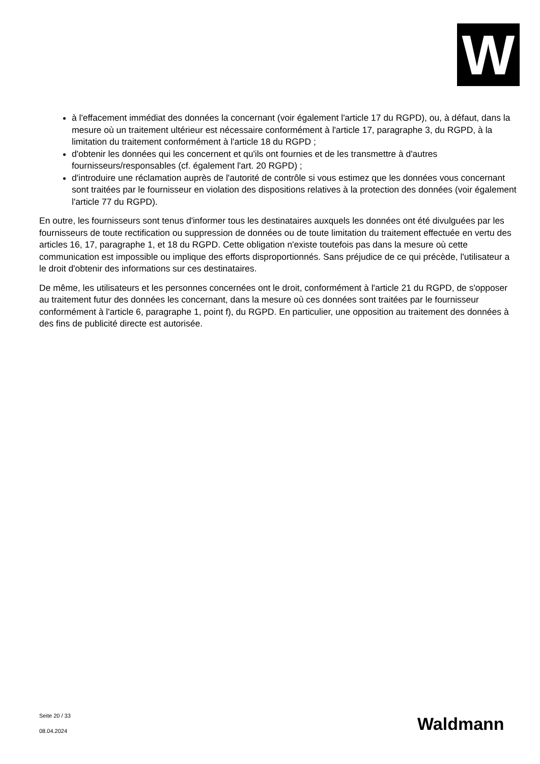W
à l'effacement immédiat des données la concernant (voir également l'article 17 du RGPD), ou, à défaut, dans la mesure où un traitement ultérieur est nécessaire conformément à l'article 17, paragraphe 3, du RGPD, à la limitation du traitement conformément à l'article 18 du RGPD ;
d'obtenir les données qui les concernent et qu'ils ont fournies et de les transmettre à d'autres fournisseurs/responsables (cf. également l'art. 20 RGPD) ;
d'introduire une réclamation auprès de l'autorité de contrôle si vous estimez que les données vous concernant sont traitées par le fournisseur en violation des dispositions relatives à la protection des données (voir également l'article 77 du RGPD).
En outre, les fournisseurs sont tenus d'informer tous les destinataires auxquels les données ont été divulguées par les fournisseurs de toute rectification ou suppression de données ou de toute limitation du traitement effectuée en vertu des articles 16, 17, paragraphe 1, et 18 du RGPD. Cette obligation n'existe toutefois pas dans la mesure où cette communication est impossible ou implique des efforts disproportionnés. Sans préjudice de ce qui précède, l'utilisateur a le droit d'obtenir des informations sur ces destinataires.
De même, les utilisateurs et les personnes concernées ont le droit, conformément à l'article 21 du RGPD, de s'opposer au traitement futur des données les concernant, dans la mesure où ces données sont traitées par le fournisseur conformément à l'article 6, paragraphe 1, point f), du RGPD. En particulier, une opposition au traitement des données à des fins de publicité directe est autorisée.
Seite 20 / 33
08.04.2024
Waldmann